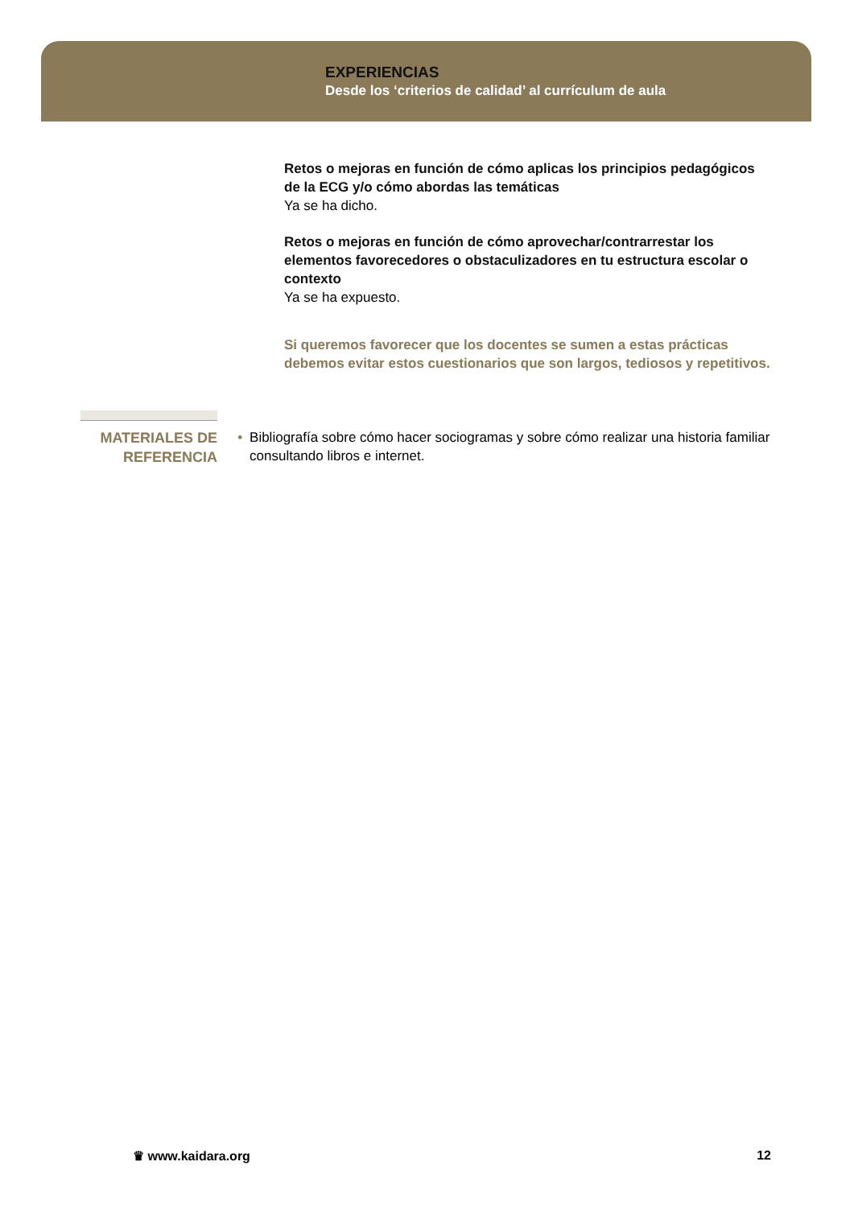EXPERIENCIAS
Desde los ‘criterios de calidad’ al currículum de aula
Retos o mejoras en función de cómo aplicas los principios pedagógicos de la ECG y/o cómo abordas las temáticas
Ya se ha dicho.
Retos o mejoras en función de cómo aprovechar/contrarrestar los elementos favorecedores o obstaculizadores en tu estructura escolar o contexto
Ya se ha expuesto.
Si queremos favorecer que los docentes se sumen a estas prácticas debemos evitar estos cuestionarios que son largos, tediosos y repetitivos.
MATERIALES DE
REFERENCIA
• Bibliografía sobre cómo hacer sociogramas y sobre cómo realizar una historia familiar consultando libros e internet.
♛ www.kaidara.org 12